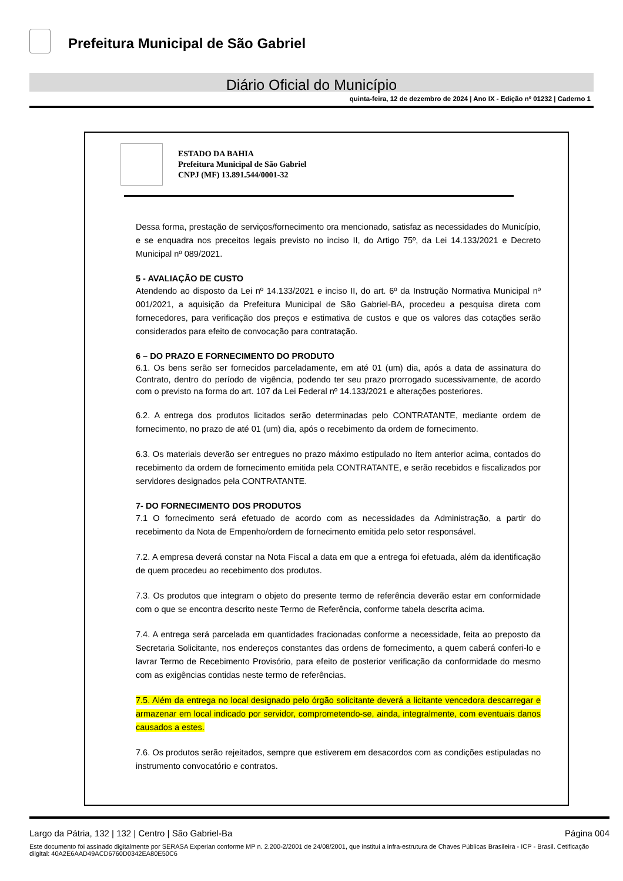Prefeitura Municipal de São Gabriel
Diário Oficial do Município
quinta-feira, 12 de dezembro de 2024 | Ano IX - Edição nº 01232 | Caderno 1
ESTADO DA BAHIA
Prefeitura Municipal de São Gabriel
CNPJ (MF) 13.891.544/0001-32
Dessa forma, prestação de serviços/fornecimento ora mencionado, satisfaz as necessidades do Município, e se enquadra nos preceitos legais previsto no inciso II, do Artigo 75º, da Lei 14.133/2021 e Decreto Municipal nº 089/2021.
5 - AVALIAÇÃO DE CUSTO
Atendendo ao disposto da Lei nº 14.133/2021 e inciso II, do art. 6º da Instrução Normativa Municipal nº 001/2021, a aquisição da Prefeitura Municipal de São Gabriel-BA, procedeu a pesquisa direta com fornecedores, para verificação dos preços e estimativa de custos e que os valores das cotações serão considerados para efeito de convocação para contratação.
6 – DO PRAZO E FORNECIMENTO DO PRODUTO
6.1. Os bens serão ser fornecidos parceladamente, em até 01 (um) dia, após a data de assinatura do Contrato, dentro do período de vigência, podendo ter seu prazo prorrogado sucessivamente, de acordo com o previsto na forma do art. 107 da Lei Federal nº 14.133/2021 e alterações posteriores.
6.2. A entrega dos produtos licitados serão determinadas pelo CONTRATANTE, mediante ordem de fornecimento, no prazo de até 01 (um) dia, após o recebimento da ordem de fornecimento.
6.3. Os materiais deverão ser entregues no prazo máximo estipulado no ítem anterior acima, contados do recebimento da ordem de fornecimento emitida pela CONTRATANTE, e serão recebidos e fiscalizados por servidores designados pela CONTRATANTE.
7- DO FORNECIMENTO DOS PRODUTOS
7.1 O fornecimento será efetuado de acordo com as necessidades da Administração, a partir do recebimento da Nota de Empenho/ordem de fornecimento emitida pelo setor responsável.
7.2. A empresa deverá constar na Nota Fiscal a data em que a entrega foi efetuada, além da identificação de quem procedeu ao recebimento dos produtos.
7.3. Os produtos que integram o objeto do presente termo de referência deverão estar em conformidade com o que se encontra descrito neste Termo de Referência, conforme tabela descrita acima.
7.4. A entrega será parcelada em quantidades fracionadas conforme a necessidade, feita ao preposto da Secretaria Solicitante, nos endereços constantes das ordens de fornecimento, a quem caberá conferi-lo e lavrar Termo de Recebimento Provisório, para efeito de posterior verificação da conformidade do mesmo com as exigências contidas neste termo de referências.
7.5. Além da entrega no local designado pelo órgão solicitante deverá a licitante vencedora descarregar e armazenar em local indicado por servidor, comprometendo-se, ainda, integralmente, com eventuais danos causados a estes.
7.6. Os produtos serão rejeitados, sempre que estiverem em desacordos com as condições estipuladas no instrumento convocatório e contratos.
Largo da Pátria, 132 | 132 | Centro | São Gabriel-Ba Página 004
Este documento foi assinado digitalmente por SERASA Experian conforme MP n. 2.200-2/2001 de 24/08/2001, que institui a infra-estrutura de Chaves Públicas Brasileira - ICP - Brasil. Cetificação diigital: 40A2E6AAD49ACD6760D0342EA80E50C6